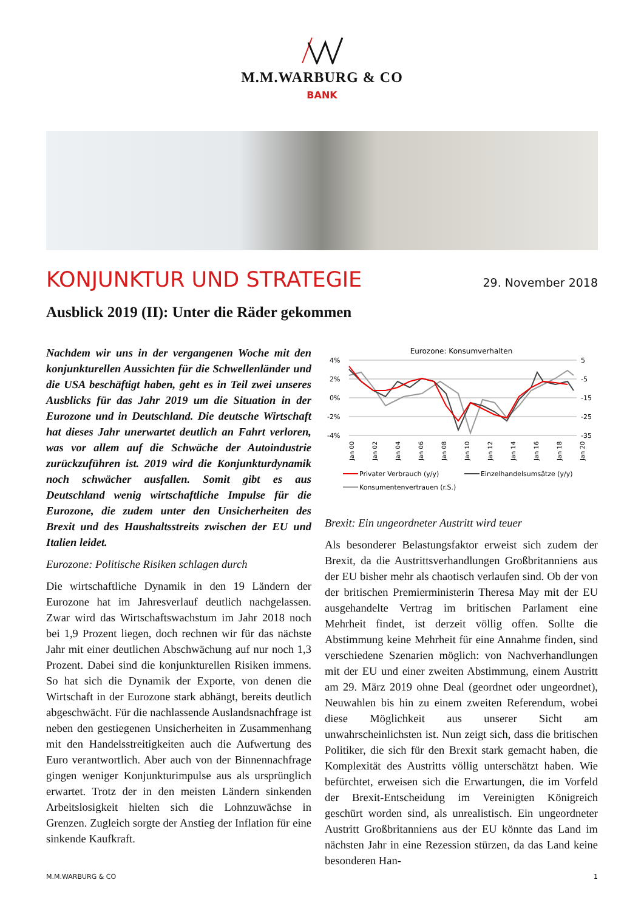M.M.WARBURG & CO
BANK
KONJUNKTUR UND STRATEGIE
29. November 2018
Ausblick 2019 (II): Unter die Räder gekommen
Nachdem wir uns in der vergangenen Woche mit den konjunkturellen Aussichten für die Schwellenländer und die USA beschäftigt haben, geht es in Teil zwei unseres Ausblicks für das Jahr 2019 um die Situation in der Eurozone und in Deutschland. Die deutsche Wirtschaft hat dieses Jahr unerwartet deutlich an Fahrt verloren, was vor allem auf die Schwäche der Autoindustrie zurückzuführen ist. 2019 wird die Konjunkturdynamik noch schwächer ausfallen. Somit gibt es aus Deutschland wenig wirtschaftliche Impulse für die Eurozone, die zudem unter den Unsicherheiten des Brexit und des Haushaltsstreits zwischen der EU und Italien leidet.
Eurozone: Politische Risiken schlagen durch
Die wirtschaftliche Dynamik in den 19 Ländern der Eurozone hat im Jahresverlauf deutlich nachgelassen. Zwar wird das Wirtschaftswachstum im Jahr 2018 noch bei 1,9 Prozent liegen, doch rechnen wir für das nächste Jahr mit einer deutlichen Abschwächung auf nur noch 1,3 Prozent. Dabei sind die konjunkturellen Risiken immens. So hat sich die Dynamik der Exporte, von denen die Wirtschaft in der Eurozone stark abhängt, bereits deutlich abgeschwächt. Für die nachlassende Auslandsnachfrage ist neben den gestiegenen Unsicherheiten in Zusammenhang mit den Handelsstreitigkeiten auch die Aufwertung des Euro verantwortlich. Aber auch von der Binnennachfrage gingen weniger Konjunkturimpulse aus als ursprünglich erwartet. Trotz der in den meisten Ländern sinkenden Arbeitslosigkeit hielten sich die Lohnzuwächse in Grenzen. Zugleich sorgte der Anstieg der Inflation für eine sinkende Kaufkraft.
Eurozone: Konsumverhalten
4%
2%
0%
-2%
-4%
5
-5
-15
-25
-35
Jan 00
Jan 02
Jan 04
Jan 06
Jan 08
Jan 10
Jan 12
Jan 14
Jan 16
Jan 18
Jan 20
Privater Verbrauch (y/y)
Einzelhandelsumsätze (y/y)
Konsumentenvertrauen (r.S.)
Brexit: Ein ungeordneter Austritt wird teuer
Als besonderer Belastungsfaktor erweist sich zudem der Brexit, da die Austrittsverhandlungen Großbritanniens aus der EU bisher mehr als chaotisch verlaufen sind. Ob der von der britischen Premierministerin Theresa May mit der EU ausgehandelte Vertrag im britischen Parlament eine Mehrheit findet, ist derzeit völlig offen. Sollte die Abstimmung keine Mehrheit für eine Annahme finden, sind verschiedene Szenarien möglich: von Nachverhandlungen mit der EU und einer zweiten Abstimmung, einem Austritt am 29. März 2019 ohne Deal (geordnet oder ungeordnet), Neuwahlen bis hin zu einem zweiten Referendum, wobei diese Möglichkeit aus unserer Sicht am unwahrscheinlichsten ist. Nun zeigt sich, dass die britischen Politiker, die sich für den Brexit stark gemacht haben, die Komplexität des Austritts völlig unterschätzt haben. Wie befürchtet, erweisen sich die Erwartungen, die im Vorfeld der Brexit-Entscheidung im Vereinigten Königreich geschürt worden sind, als unrealistisch. Ein ungeordneter Austritt Großbritanniens aus der EU könnte das Land im nächsten Jahr in eine Rezession stürzen, da das Land keine besonderen Han-
M.M.WARBURG & CO 1